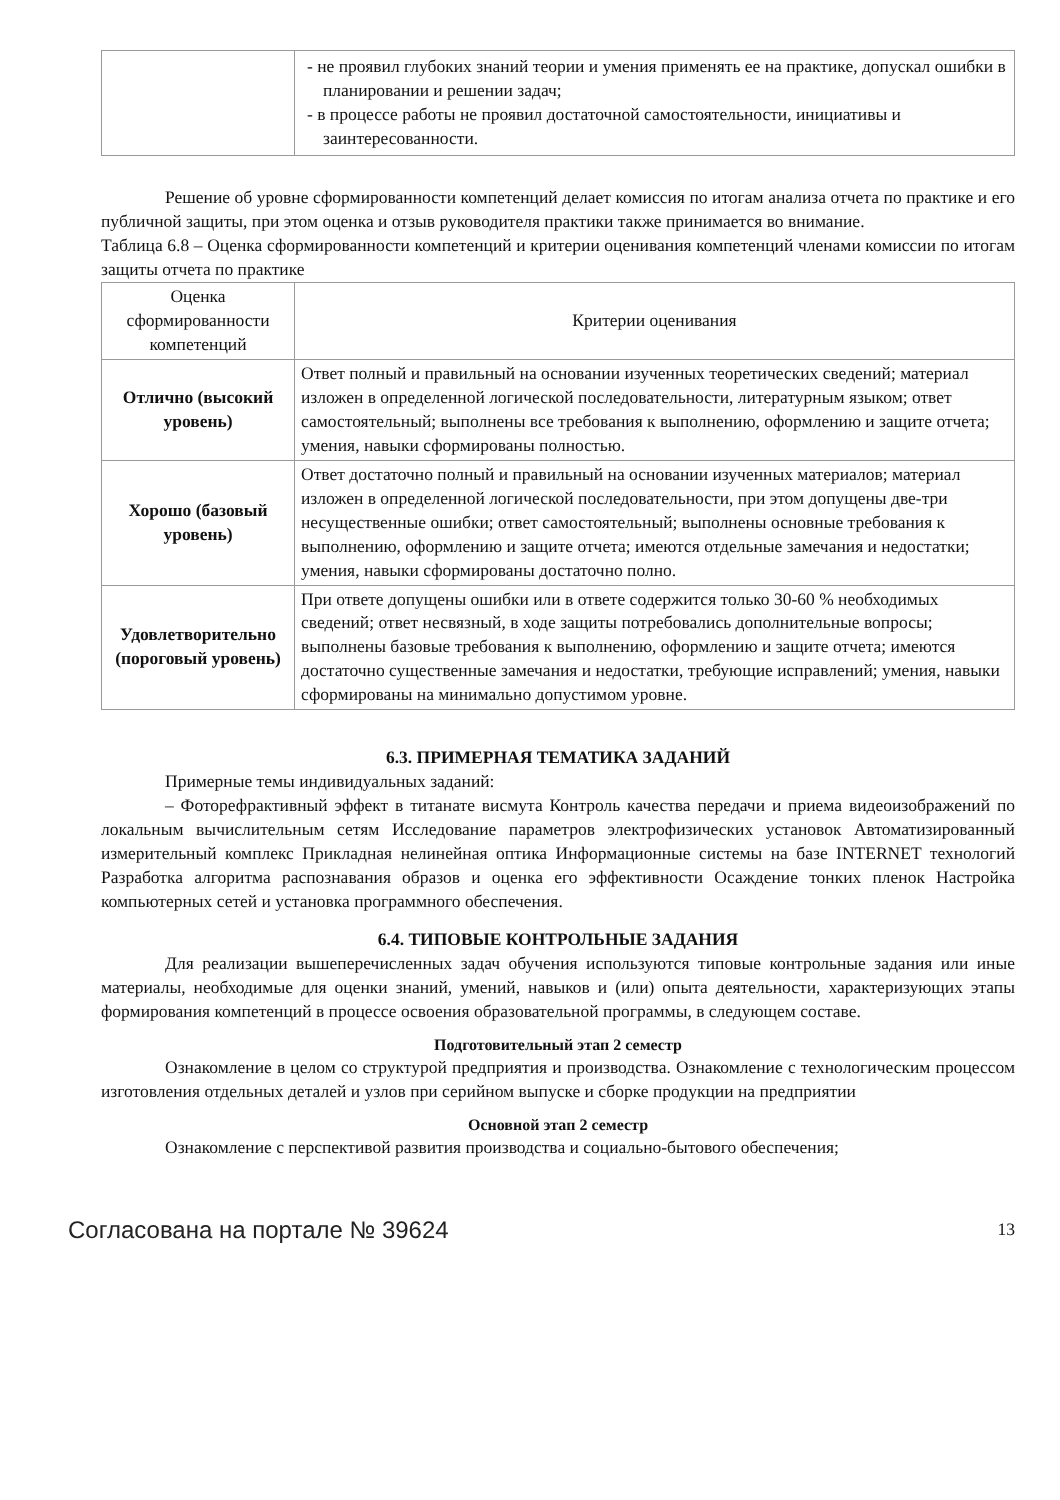| | - не проявил глубоких знаний теории и умения применять ее на практике, допускал ошибки в планировании и решении задач; - в процессе работы не проявил достаточной самостоятельности, инициативы и заинтересованности. |
Решение об уровне сформированности компетенций делает комиссия по итогам анализа отчета по практике и его публичной защиты, при этом оценка и отзыв руководителя практики также принимается во внимание.
Таблица 6.8 – Оценка сформированности компетенций и критерии оценивания компетенций членами комиссии по итогам защиты отчета по практике
| Оценка сформированности компетенций | Критерии оценивания |
| Отлично (высокий уровень) | Ответ полный и правильный на основании изученных теоретических сведений; материал изложен в определенной логической последовательности, литературным языком; ответ самостоятельный; выполнены все требования к выполнению, оформлению и защите отчета; умения, навыки сформированы полностью. |
| Хорошо (базовый уровень) | Ответ достаточно полный и правильный на основании изученных материалов; материал изложен в определенной логической последовательности, при этом допущены две-три несущественные ошибки; ответ самостоятельный; выполнены основные требования к выполнению, оформлению и защите отчета; имеются отдельные замечания и недостатки; умения, навыки сформированы достаточно полно. |
| Удовлетворительно (пороговый уровень) | При ответе допущены ошибки или в ответе содержится только 30-60 % необходимых сведений; ответ несвязный, в ходе защиты потребовались дополнительные вопросы; выполнены базовые требования к выполнению, оформлению и защите отчета; имеются достаточно существенные замечания и недостатки, требующие исправлений; умения, навыки сформированы на минимально допустимом уровне. |
6.3. ПРИМЕРНАЯ ТЕМАТИКА ЗАДАНИЙ
Примерные темы индивидуальных заданий:
– Фоторефрактивный эффект в титанате висмута Контроль качества передачи и приема видеоизображений по локальным вычислительным сетям Исследование параметров электрофизических установок Автоматизированный измерительный комплекс Прикладная нелинейная оптика Информационные системы на базе INTERNET технологий Разработка алгоритма распознавания образов и оценка его эффективности Осаждение тонких пленок Настройка компьютерных сетей и установка программного обеспечения.
6.4. ТИПОВЫЕ КОНТРОЛЬНЫЕ ЗАДАНИЯ
Для реализации вышеперечисленных задач обучения используются типовые контрольные задания или иные материалы, необходимые для оценки знаний, умений, навыков и (или) опыта деятельности, характеризующих этапы формирования компетенций в процессе освоения образовательной программы, в следующем составе.
Подготовительный этап 2 семестр
Ознакомление в целом со структурой предприятия и производства. Ознакомление с технологическим процессом изготовления отдельных деталей и узлов при серийном выпуске и сборке продукции на предприятии
Основной этап 2 семестр
Ознакомление с перспективой развития производства и социально-бытового обеспечения;
Согласована на портале № 39624 13